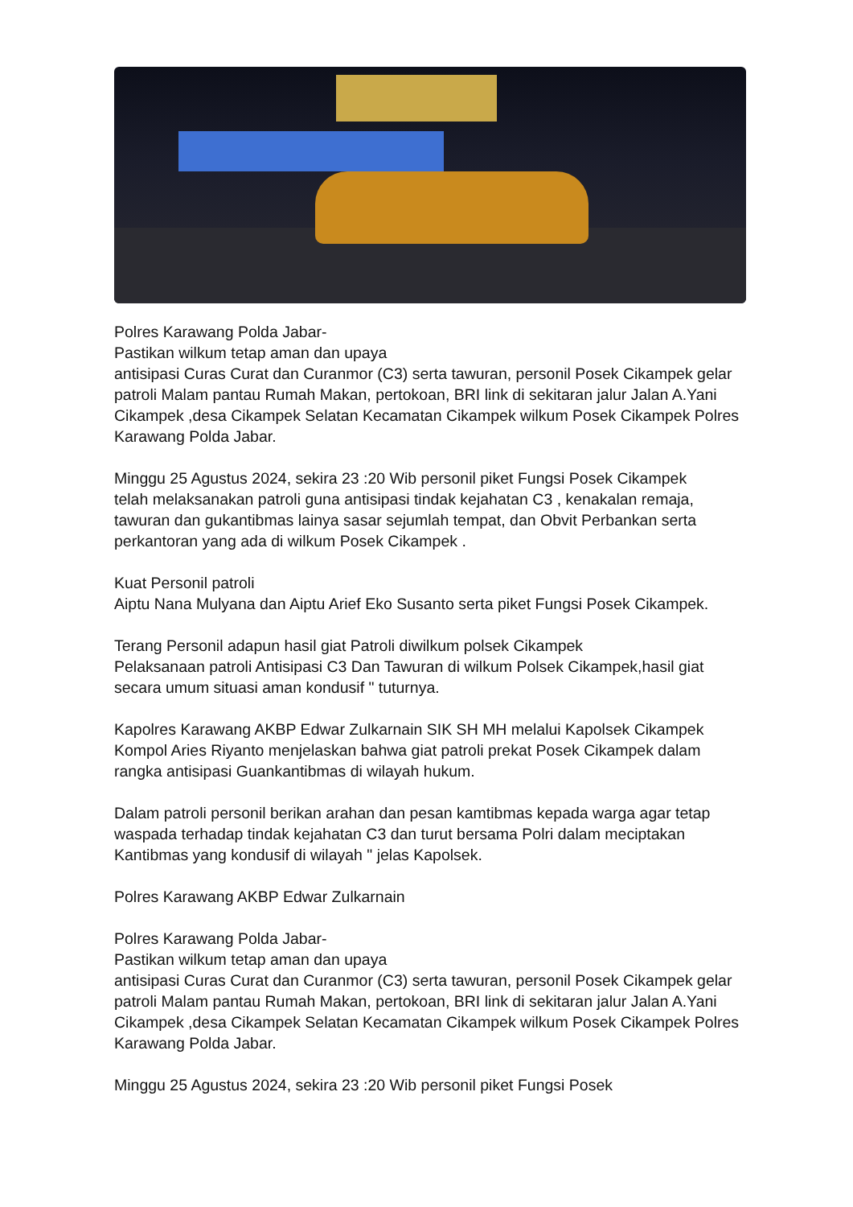Polres Karawang Polda Jabar-
Pastikan wilkum tetap aman dan upaya
antisipasi Curas Curat dan Curanmor (C3) serta tawuran, personil Posek Cikampek gelar patroli Malam pantau Rumah Makan, pertokoan, BRI link di sekitaran jalur Jalan A.Yani Cikampek ,desa Cikampek Selatan Kecamatan Cikampek wilkum Posek Cikampek Polres Karawang Polda Jabar.
Minggu 25 Agustus 2024, sekira 23 :20 Wib personil piket Fungsi Posek Cikampek
telah melaksanakan patroli guna antisipasi tindak kejahatan C3 , kenakalan remaja, tawuran dan gukantibmas lainya sasar sejumlah tempat, dan Obvit Perbankan serta perkantoran yang ada di wilkum Posek Cikampek .
Kuat Personil patroli
Aiptu Nana Mulyana dan Aiptu Arief Eko Susanto serta piket Fungsi Posek Cikampek.
Terang Personil adapun hasil giat Patroli diwilkum polsek Cikampek
Pelaksanaan patroli Antisipasi C3 Dan Tawuran di wilkum Polsek Cikampek,hasil giat secara umum situasi aman kondusif " tuturnya.
Kapolres Karawang AKBP Edwar Zulkarnain SIK SH MH melalui Kapolsek Cikampek Kompol Aries Riyanto menjelaskan bahwa giat patroli prekat Posek Cikampek dalam rangka antisipasi Guankantibmas di wilayah hukum.
Dalam patroli personil berikan arahan dan pesan kamtibmas kepada warga agar tetap waspada terhadap tindak kejahatan C3 dan turut bersama Polri dalam meciptakan Kantibmas yang kondusif di wilayah " jelas Kapolsek.
Polres Karawang AKBP Edwar Zulkarnain
Polres Karawang Polda Jabar-
Pastikan wilkum tetap aman dan upaya
antisipasi Curas Curat dan Curanmor (C3) serta tawuran, personil Posek Cikampek gelar patroli Malam pantau Rumah Makan, pertokoan, BRI link di sekitaran jalur Jalan A.Yani Cikampek ,desa Cikampek Selatan Kecamatan Cikampek wilkum Posek Cikampek Polres Karawang Polda Jabar.
Minggu 25 Agustus 2024, sekira 23 :20 Wib personil piket Fungsi Posek